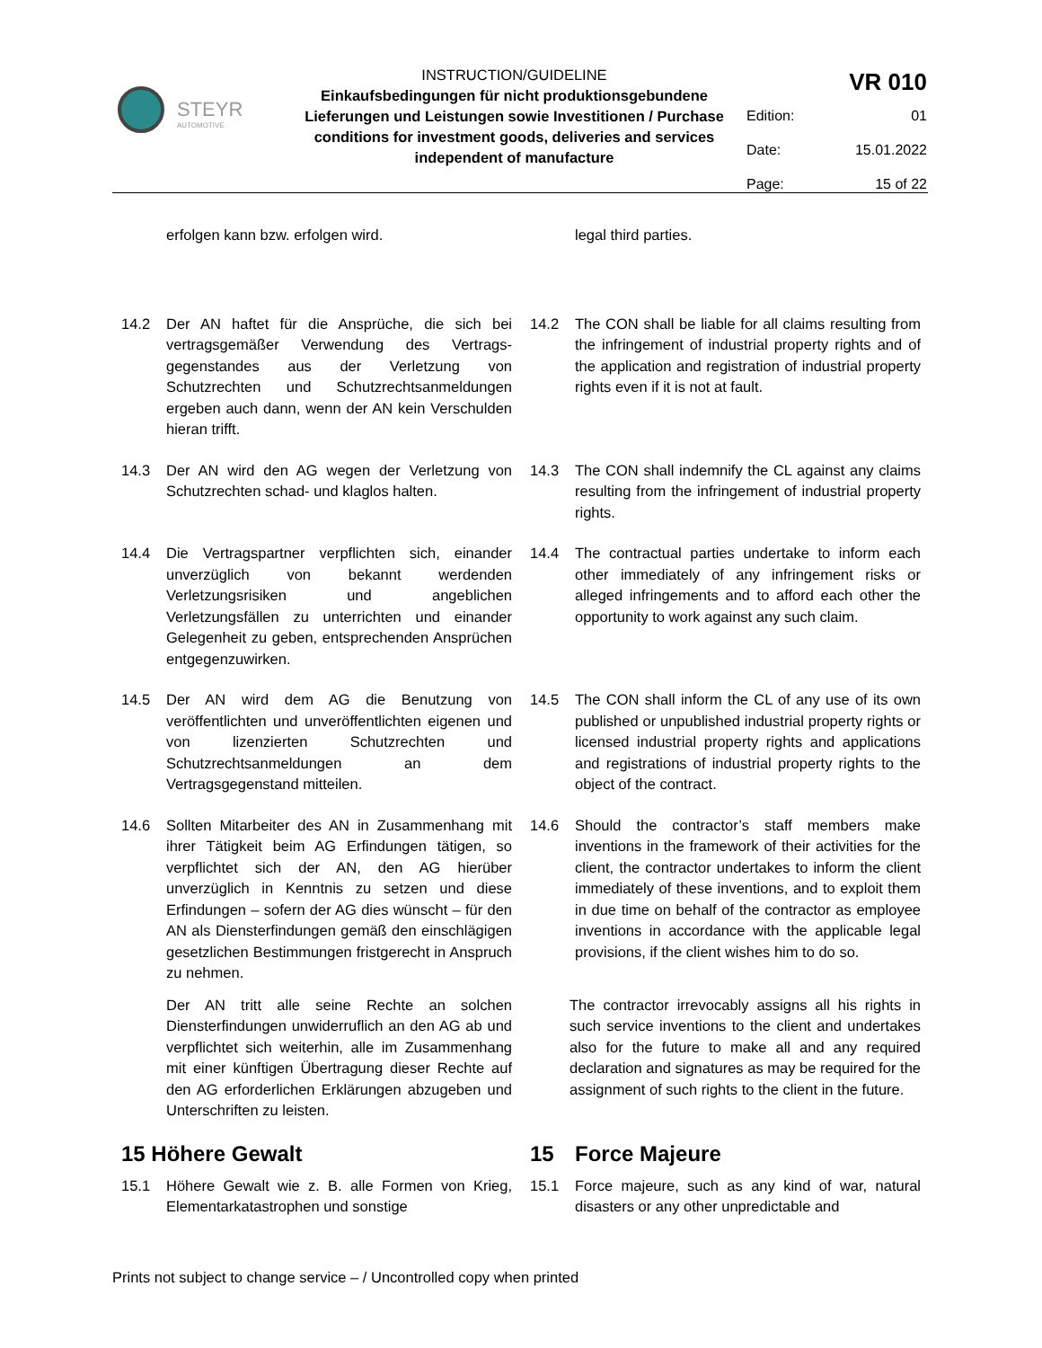STEYR
AUTOMOTIVE
INSTRUCTION/GUIDELINE
Einkaufsbedingungen für nicht produktionsgebundene Lieferungen und Leistungen sowie Investitionen / Purchase conditions for investment goods, deliveries and services independent of manufacture
| VR 010 | |
| Edition: | 01 |
| Date: | 15.01.2022 |
| Page: | 15 of 22 |
erfolgen kann bzw. erfolgen wird. legal third parties.
14.2 Der AN haftet für die Ansprüche, die sich bei vertragsgemäßer Verwendung des Vertrags­gegenstandes aus der Verletzung von Schutzrechten und Schutzrechtsanmeldungen ergeben auch dann, wenn der AN kein Verschulden hieran trifft.
14.2 The CON shall be liable for all claims resulting from the infringement of industrial property rights and of the application and registration of industrial property rights even if it is not at fault.
14.3 Der AN wird den AG wegen der Verletzung von Schutzrechten schad- und klaglos halten.
14.3 The CON shall indemnify the CL against any claims resulting from the infringement of industrial property rights.
14.4 Die Vertragspartner verpflichten sich, einander unverzüglich von bekannt werdenden Verletzungsrisiken und angeblichen Verletzungsfällen zu unterrichten und einander Gelegenheit zu geben, entsprechenden Ansprüchen entgegenzuwirken.
14.4 The contractual parties undertake to inform each other immediately of any infringement risks or alleged infringements and to afford each other the opportunity to work against any such claim.
14.5 Der AN wird dem AG die Benutzung von veröffentlichten und unveröffentlichten eigenen und von lizenzierten Schutzrechten und Schutzrechtsanmeldungen an dem Vertragsgegenstand mitteilen.
14.5 The CON shall inform the CL of any use of its own published or unpublished industrial property rights or licensed industrial property rights and applications and registrations of industrial property rights to the object of the contract.
14.6 Sollten Mitarbeiter des AN in Zusammenhang mit ihrer Tätigkeit beim AG Erfindungen tätigen, so verpflichtet sich der AN, den AG hierüber unverzüglich in Kenntnis zu setzen und diese Erfindungen – sofern der AG dies wünscht – für den AN als Diensterfindungen gemäß den einschlägigen gesetzlichen Bestimmungen fristgerecht in Anspruch zu nehmen.
14.6 Should the contractor’s staff members make inventions in the framework of their activities for the client, the contractor undertakes to inform the client immediately of these inventions, and to exploit them in due time on behalf of the contractor as employee inventions in accordance with the applicable legal provisions, if the client wishes him to do so.
Der AN tritt alle seine Rechte an solchen Diensterfindungen unwiderruflich an den AG ab und verpflichtet sich weiterhin, alle im Zusammenhang mit einer künftigen Übertragung dieser Rechte auf den AG erforderlichen Erklärungen abzugeben und Unterschriften zu leisten.
The contractor irrevocably assigns all his rights in such service inventions to the client and undertakes also for the future to make all and any required declaration and signatures as may be required for the assignment of such rights to the client in the future.
15 Höhere Gewalt 15 Force Majeure
15.1 Höhere Gewalt wie z. B. alle Formen von Krieg, Elementarkatastrophen und sonstige
15.1 Force majeure, such as any kind of war, natural disasters or any other unpredictable and
Prints not subject to change service – / Uncontrolled copy when printed